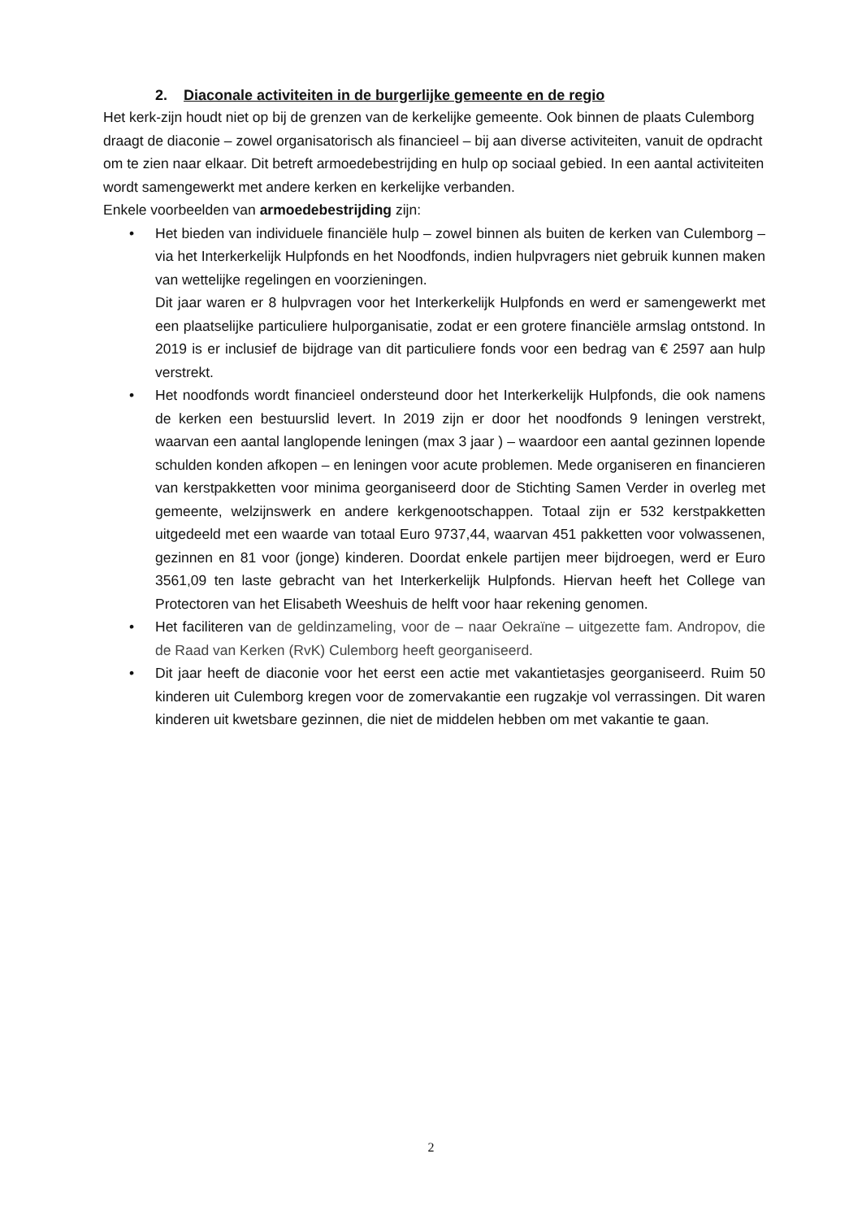2. Diaconale activiteiten in de burgerlijke gemeente en de regio
Het kerk-zijn houdt niet op bij de grenzen van de kerkelijke gemeente. Ook binnen de plaats Culemborg draagt de diaconie – zowel organisatorisch als financieel – bij aan diverse activiteiten, vanuit de opdracht om te zien naar elkaar. Dit betreft armoedebestrijding en hulp op sociaal gebied. In een aantal activiteiten wordt samengewerkt met andere kerken en kerkelijke verbanden.
Enkele voorbeelden van armoedebestrijding zijn:
• Het bieden van individuele financiële hulp – zowel binnen als buiten de kerken van Culemborg – via het Interkerkelijk Hulpfonds en het Noodfonds, indien hulpvragers niet gebruik kunnen maken van wettelijke regelingen en voorzieningen.
Dit jaar waren er 8 hulpvragen voor het Interkerkelijk Hulpfonds en werd er samengewerkt met een plaatselijke particuliere hulporganisatie, zodat er een grotere financiële armslag ontstond. In 2019 is er inclusief de bijdrage van dit particuliere fonds voor een bedrag van € 2597 aan hulp verstrekt.
• Het noodfonds wordt financieel ondersteund door het Interkerkelijk Hulpfonds, die ook namens de kerken een bestuurslid levert. In 2019 zijn er door het noodfonds 9 leningen verstrekt, waarvan een aantal langlopende leningen (max 3 jaar ) – waardoor een aantal gezinnen lopende schulden konden afkopen – en leningen voor acute problemen. Mede organiseren en financieren van kerstpakketten voor minima georganiseerd door de Stichting Samen Verder in overleg met gemeente, welzijnswerk en andere kerkgenootschappen. Totaal zijn er 532 kerstpakketten uitgedeeld met een waarde van totaal Euro 9737,44, waarvan 451 pakketten voor volwassenen, gezinnen en 81 voor (jonge) kinderen. Doordat enkele partijen meer bijdroegen, werd er Euro 3561,09 ten laste gebracht van het Interkerkelijk Hulpfonds. Hiervan heeft het College van Protectoren van het Elisabeth Weeshuis de helft voor haar rekening genomen.
• Het faciliteren van de geldinzameling, voor de – naar Oekraïne – uitgezette fam. Andropov, die de Raad van Kerken (RvK) Culemborg heeft georganiseerd.
• Dit jaar heeft de diaconie voor het eerst een actie met vakantietasjes georganiseerd. Ruim 50 kinderen uit Culemborg kregen voor de zomervakantie een rugzakje vol verrassingen. Dit waren kinderen uit kwetsbare gezinnen, die niet de middelen hebben om met vakantie te gaan.
2